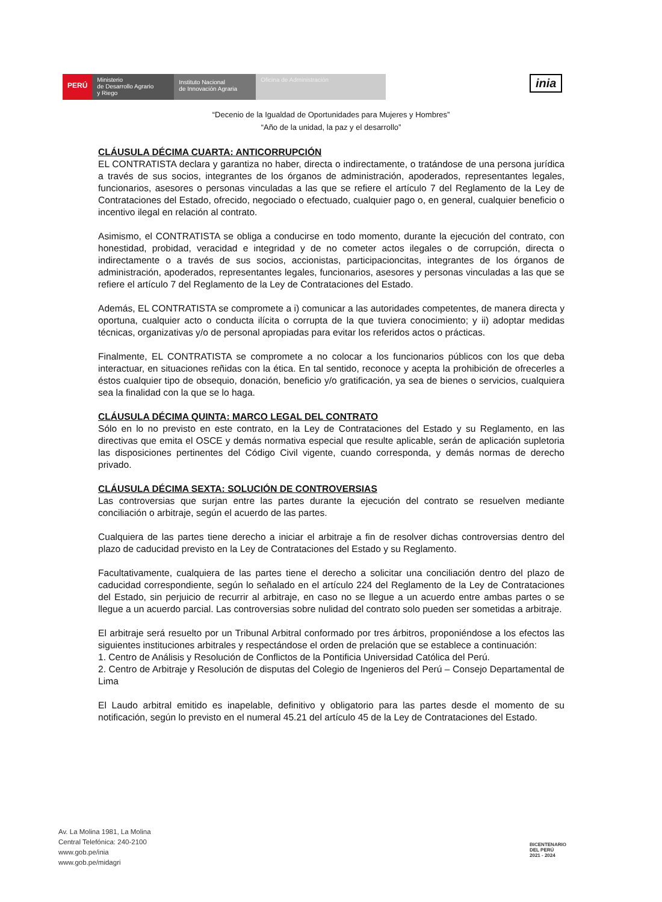PERÚ
Ministerio
de Desarrollo Agrario
y Riego
Instituto Nacional
de Innovación Agraria
Oficina de Administración
inia
“Decenio de la Igualdad de Oportunidades para Mujeres y Hombres”
“Año de la unidad, la paz y el desarrollo”
CLÁUSULA DÉCIMA CUARTA: ANTICORRUPCIÓN
EL CONTRATISTA declara y garantiza no haber, directa o indirectamente, o tratándose de una persona jurídica a través de sus socios, integrantes de los órganos de administración, apoderados, representantes legales, funcionarios, asesores o personas vinculadas a las que se refiere el artículo 7 del Reglamento de la Ley de Contrataciones del Estado, ofrecido, negociado o efectuado, cualquier pago o, en general, cualquier beneficio o incentivo ilegal en relación al contrato.
Asimismo, el CONTRATISTA se obliga a conducirse en todo momento, durante la ejecución del contrato, con honestidad, probidad, veracidad e integridad y de no cometer actos ilegales o de corrupción, directa o indirectamente o a través de sus socios, accionistas, participacioncitas, integrantes de los órganos de administración, apoderados, representantes legales, funcionarios, asesores y personas vinculadas a las que se refiere el artículo 7 del Reglamento de la Ley de Contrataciones del Estado.
Además, EL CONTRATISTA se compromete a i) comunicar a las autoridades competentes, de manera directa y oportuna, cualquier acto o conducta ilícita o corrupta de la que tuviera conocimiento; y ii) adoptar medidas técnicas, organizativas y/o de personal apropiadas para evitar los referidos actos o prácticas.
Finalmente, EL CONTRATISTA se compromete a no colocar a los funcionarios públicos con los que deba interactuar, en situaciones reñidas con la ética. En tal sentido, reconoce y acepta la prohibición de ofrecerles a éstos cualquier tipo de obsequio, donación, beneficio y/o gratificación, ya sea de bienes o servicios, cualquiera sea la finalidad con la que se lo haga.
CLÁUSULA DÉCIMA QUINTA: MARCO LEGAL DEL CONTRATO
Sólo en lo no previsto en este contrato, en la Ley de Contrataciones del Estado y su Reglamento, en las directivas que emita el OSCE y demás normativa especial que resulte aplicable, serán de aplicación supletoria las disposiciones pertinentes del Código Civil vigente, cuando corresponda, y demás normas de derecho privado.
CLÁUSULA DÉCIMA SEXTA: SOLUCIÓN DE CONTROVERSIAS
Las controversias que surjan entre las partes durante la ejecución del contrato se resuelven mediante conciliación o arbitraje, según el acuerdo de las partes.
Cualquiera de las partes tiene derecho a iniciar el arbitraje a fin de resolver dichas controversias dentro del plazo de caducidad previsto en la Ley de Contrataciones del Estado y su Reglamento.
Facultativamente, cualquiera de las partes tiene el derecho a solicitar una conciliación dentro del plazo de caducidad correspondiente, según lo señalado en el artículo 224 del Reglamento de la Ley de Contrataciones del Estado, sin perjuicio de recurrir al arbitraje, en caso no se llegue a un acuerdo entre ambas partes o se llegue a un acuerdo parcial. Las controversias sobre nulidad del contrato solo pueden ser sometidas a arbitraje.
El arbitraje será resuelto por un Tribunal Arbitral conformado por tres árbitros, proponiéndose a los efectos las siguientes instituciones arbitrales y respectándose el orden de prelación que se establece a continuación:
1. Centro de Análisis y Resolución de Conflictos de la Pontificia Universidad Católica del Perú.
2. Centro de Arbitraje y Resolución de disputas del Colegio de Ingenieros del Perú – Consejo Departamental de Lima
El Laudo arbitral emitido es inapelable, definitivo y obligatorio para las partes desde el momento de su notificación, según lo previsto en el numeral 45.21 del artículo 45 de la Ley de Contrataciones del Estado.
Av. La Molina 1981, La Molina
Central Telefónica: 240-2100
www.gob.pe/inia
www.gob.pe/midagri
BICENTENARIO
DEL PERÚ
2021 - 2024